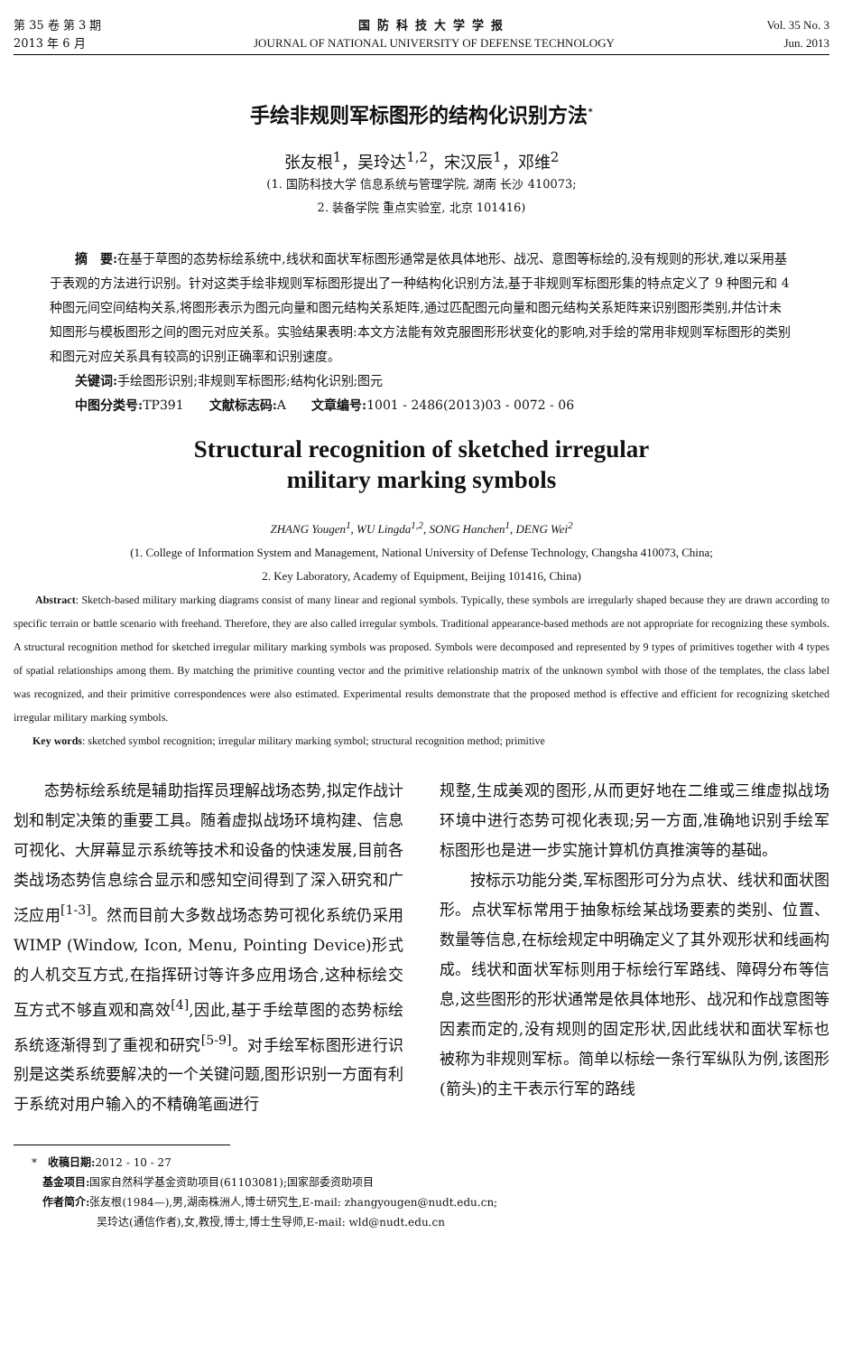第 35 卷 第 3 期
2013 年 6 月
国防科技大学学报
JOURNAL OF NATIONAL UNIVERSITY OF DEFENSE TECHNOLOGY
Vol. 35 No. 3
Jun. 2013
手绘非规则军标图形的结构化识别方法<sup>*</sup>
张友根<sup>1</sup>，吴玲达<sup>1,2</sup>，宋汉辰<sup>1</sup>，邓维<sup>2</sup>
(1. 国防科技大学 信息系统与管理学院, 湖南 长沙 410073;
2. 装备学院 重点实验室, 北京 101416)
摘　要: 在基于草图的态势标绘系统中,线状和面状军标图形通常是依具体地形、战况、意图等标绘的,没有规则的形状,难以采用基于表观的方法进行识别。针对这类手绘非规则军标图形提出了一种结构化识别方法,基于非规则军标图形集的特点定义了 9 种图元和 4 种图元间空间结构关系,将图形表示为图元向量和图元结构关系矩阵,通过匹配图元向量和图元结构关系矩阵来识别图形类别,并估计未知图形与模板图形之间的图元对应关系。实验结果表明:本文方法能有效克服图形形状变化的影响,对手绘的常用非规则军标图形的类别和图元对应关系具有较高的识别正确率和识别速度。
关键词: 手绘图形识别;非规则军标图形;结构化识别;图元
中图分类号: TP391　　文献标志码: A　　文章编号: 1001 - 2486(2013)03 - 0072 - 06
Structural recognition of sketched irregular
military marking symbols
ZHANG Yougen<sup>1</sup>, WU Lingda<sup>1,2</sup>, SONG Hanchen<sup>1</sup>, DENG Wei<sup>2</sup>
(1. College of Information System and Management, National University of Defense Technology, Changsha 410073, China;
2. Key Laboratory, Academy of Equipment, Beijing 101416, China)
Abstract: Sketch-based military marking diagrams consist of many linear and regional symbols. Typically, these symbols are irregularly shaped because they are drawn according to specific terrain or battle scenario with freehand. Therefore, they are also called irregular symbols. Traditional appearance-based methods are not appropriate for recognizing these symbols. A structural recognition method for sketched irregular military marking symbols was proposed. Symbols were decomposed and represented by 9 types of primitives together with 4 types of spatial relationships among them. By matching the primitive counting vector and the primitive relationship matrix of the unknown symbol with those of the templates, the class label was recognized, and their primitive correspondences were also estimated. Experimental results demonstrate that the proposed method is effective and efficient for recognizing sketched irregular military marking symbols.
Key words: sketched symbol recognition; irregular military marking symbol; structural recognition method; primitive
态势标绘系统是辅助指挥员理解战场态势,拟定作战计划和制定决策的重要工具。随着虚拟战场环境构建、信息可视化、大屏幕显示系统等技术和设备的快速发展,目前各类战场态势信息综合显示和感知空间得到了深入研究和广泛应用<sup>[1-3]</sup>。然而目前大多数战场态势可视化系统仍采用 WIMP (Window, Icon, Menu, Pointing Device)形式的人机交互方式,在指挥研讨等许多应用场合,这种标绘交互方式不够直观和高效<sup>[4]</sup>,因此,基于手绘草图的态势标绘系统逐渐得到了重视和研究<sup>[5-9]</sup>。对手绘军标图形进行识别是这类系统要解决的一个关键问题,图形识别一方面有利于系统对用户输入的不精确笔画进行
规整,生成美观的图形,从而更好地在二维或三维虚拟战场环境中进行态势可视化表现;另一方面,准确地识别手绘军标图形也是进一步实施计算机仿真推演等的基础。
按标示功能分类,军标图形可分为点状、线状和面状图形。点状军标常用于抽象标绘某战场要素的类别、位置、数量等信息,在标绘规定中明确定义了其外观形状和线画构成。线状和面状军标则用于标绘行军路线、障碍分布等信息,这些图形的形状通常是依具体地形、战况和作战意图等因素而定的,没有规则的固定形状,因此线状和面状军标也被称为非规则军标。简单以标绘一条行军纵队为例,该图形(箭头)的主干表示行军的路线
*　收稿日期: 2012 - 10 - 27
　基金项目: 国家自然科学基金资助项目(61103081);国家部委资助项目
　作者简介: 张友根(1984—),男,湖南株洲人,博士研究生,E-mail: zhangyougen@nudt.edu.cn;
　　　　　　吴玲达(通信作者),女,教授,博士,博士生导师,E-mail: wld@nudt.edu.cn